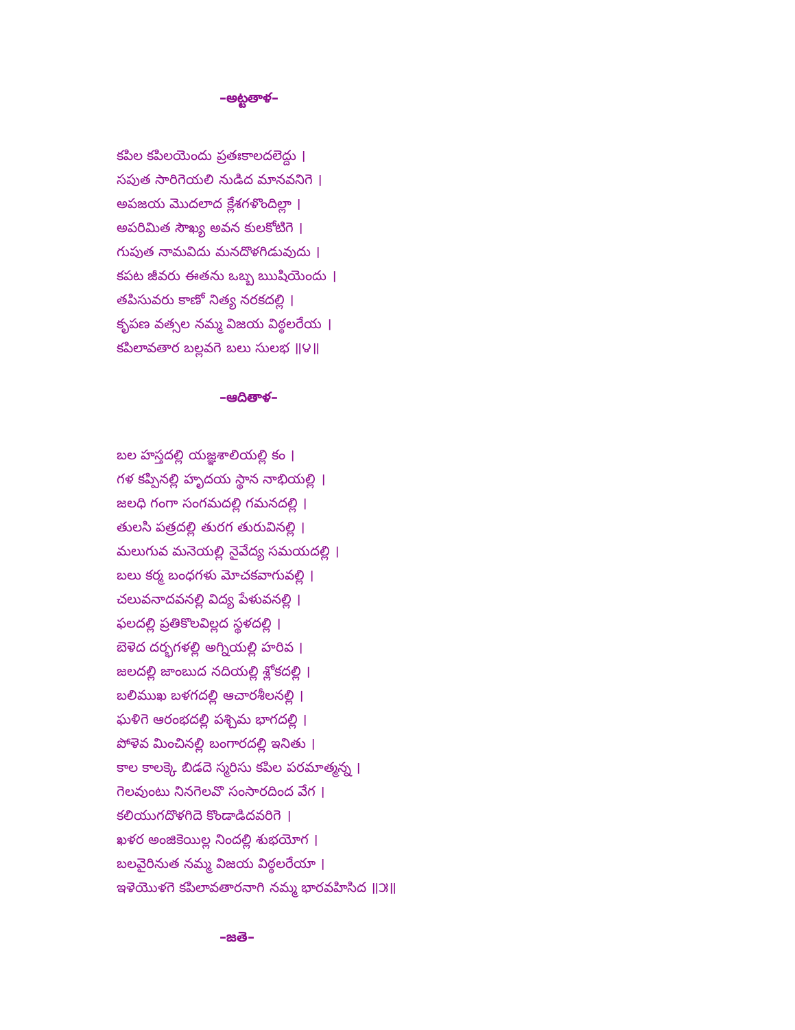–అట్టతాళ–
కపిల కపిలయెందు ప్రతఃకాలదలెద్దు ।
సపుత సారిగెయలి నుడిద మానవనిగె ।
అపజయ మొదలాద క్లేశగళొందిల్లా ।
అపరిమిత సౌఖ్య అవన కులకోటిగె ।
గుపుత నామవిదు మనదొళగిడువుదు ।
కపట జీవరు ఈతను ఒబ్బ ఋషియెందు ।
తపిసువరు కాణో నిత్య నరకదల్లి ।
కృపణ వత్సల నమ్మ విజయ విఠ్ఠలరేయ ।
కపిలావతార బల్లవగె బలు సులభ ॥౪॥
–ఆదితాళ–
బల హస్తదల్లి యజ్ఞశాలియల్లి కం ।
గళ కప్పినల్లి హృదయ స్థాన నాభియల్లి ।
జలధి గంగా సంగమదల్లి గమనదల్లి ।
తులసి పత్రదల్లి తురగ తురువినల్లి ।
మలుగువ మనెయల్లి నైవేద్య సమయదల్లి ।
బలు కర్మ బంధగళు మోచకవాగువల్లి ।
చలువనాదవనల్లి విద్య పేళువనల్లి ।
ఫలదల్లి ప్రతికొలవిల్లద స్థళదల్లి ।
బెళెద దర్భగళల్లి అగ్నియల్లి హరివ ।
జలదల్లి జాంబుద నదియల్లి శ్లోకదల్లి ।
బలిముఖ బళగదల్లి ఆచారశీలనల్లి ।
ఘళిగె ఆరంభదల్లి పశ్చిమ భాగదల్లి ।
పోళెవ మించినల్లి బంగారదల్లి ఇనితు ।
కాల కాలక్కె బిడదె స్మరిసు కపిల పరమాత్మన్న ।
గెలవుంటు నినగెలవొ సంసారదింద వేగ ।
కలియుగదొళగిదె కొండాడిదవరిగె ।
ఖళర అంజికెయిల్ల నిందల్లి శుభయోగ ।
బలవైరినుత నమ్మ విజయ విఠ్ఠలరేయా ।
ఇళెయొళగె కపిలావతారనాగి నమ్మ భారవహిసిద ॥౫॥
–జతె–